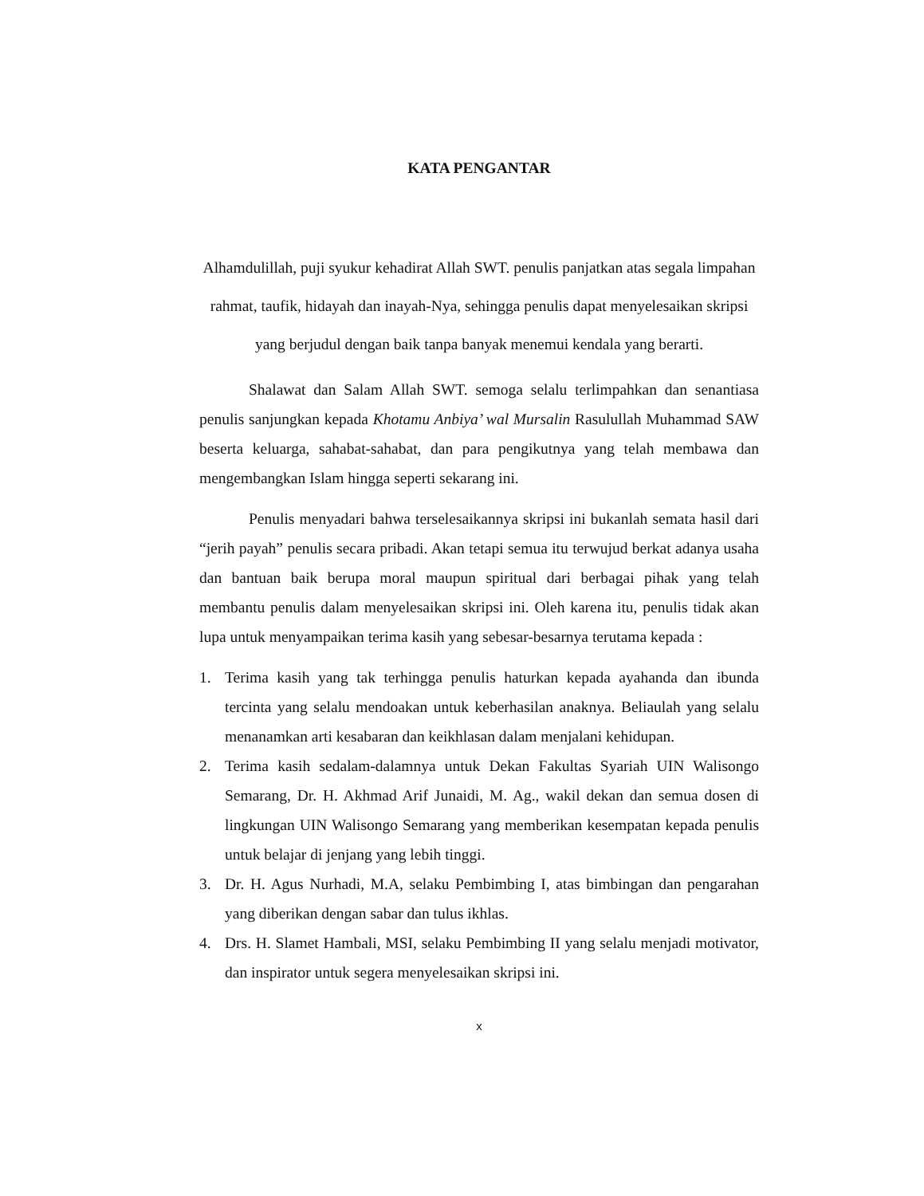KATA PENGANTAR
Alhamdulillah, puji syukur kehadirat Allah SWT. penulis panjatkan atas segala limpahan rahmat, taufik, hidayah dan inayah-Nya, sehingga penulis dapat menyelesaikan skripsi yang berjudul dengan baik tanpa banyak menemui kendala yang berarti.
Shalawat dan Salam Allah SWT. semoga selalu terlimpahkan dan senantiasa penulis sanjungkan kepada Khotamu Anbiya’ wal Mursalin Rasulullah Muhammad SAW beserta keluarga, sahabat-sahabat, dan para pengikutnya yang telah membawa dan mengembangkan Islam hingga seperti sekarang ini.
Penulis menyadari bahwa terselesaikannya skripsi ini bukanlah semata hasil dari “jerih payah” penulis secara pribadi. Akan tetapi semua itu terwujud berkat adanya usaha dan bantuan baik berupa moral maupun spiritual dari berbagai pihak yang telah membantu penulis dalam menyelesaikan skripsi ini. Oleh karena itu, penulis tidak akan lupa untuk menyampaikan terima kasih yang sebesar-besarnya terutama kepada :
1. Terima kasih yang tak terhingga penulis haturkan kepada ayahanda dan ibunda tercinta yang selalu mendoakan untuk keberhasilan anaknya. Beliaulah yang selalu menanamkan arti kesabaran dan keikhlasan dalam menjalani kehidupan.
2. Terima kasih sedalam-dalamnya untuk Dekan Fakultas Syariah UIN Walisongo Semarang, Dr. H. Akhmad Arif Junaidi, M. Ag., wakil dekan dan semua dosen di lingkungan UIN Walisongo Semarang yang memberikan kesempatan kepada penulis untuk belajar di jenjang yang lebih tinggi.
3. Dr. H. Agus Nurhadi, M.A, selaku Pembimbing I, atas bimbingan dan pengarahan yang diberikan dengan sabar dan tulus ikhlas.
4. Drs. H. Slamet Hambali, MSI, selaku Pembimbing II yang selalu menjadi motivator, dan inspirator untuk segera menyelesaikan skripsi ini.
x